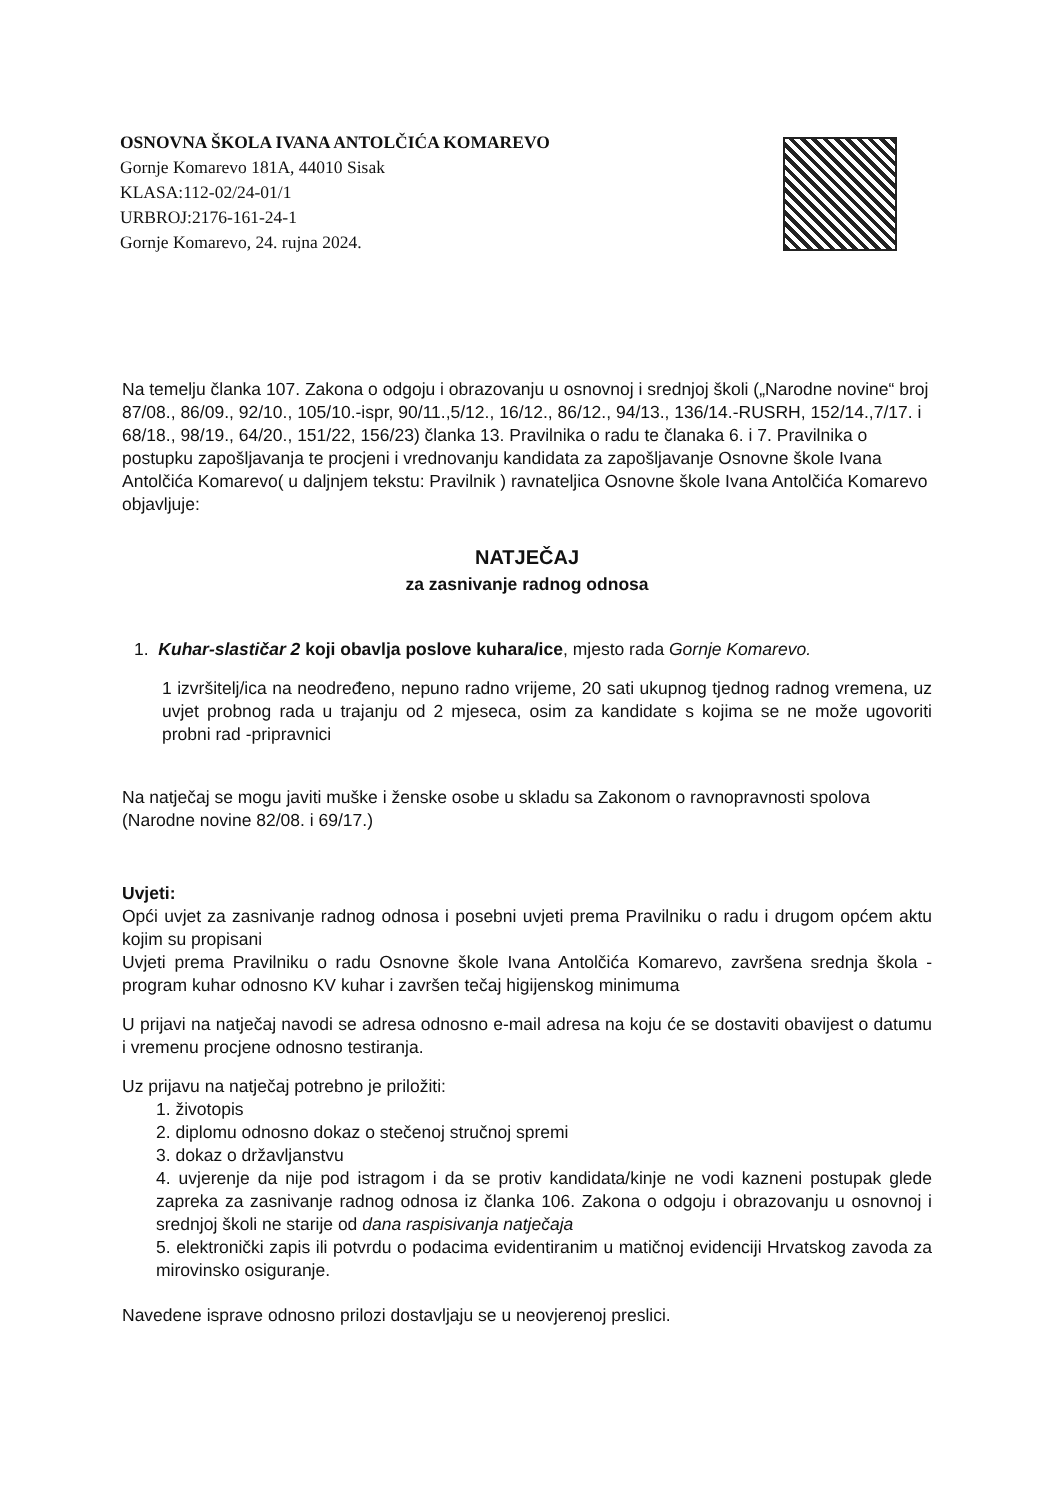OSNOVNA ŠKOLA IVANA ANTOLČIĆA KOMAREVO
Gornje Komarevo 181A, 44010 Sisak
KLASA:112-02/24-01/1
URBROJ:2176-161-24-1
Gornje Komarevo, 24. rujna 2024.
Na temelju članka 107. Zakona o odgoju i obrazovanju u osnovnoj i srednjoj školi („Narodne novine“ broj 87/08., 86/09., 92/10., 105/10.-ispr, 90/11.,5/12., 16/12., 86/12., 94/13., 136/14.-RUSRH, 152/14.,7/17. i 68/18., 98/19., 64/20., 151/22, 156/23) članka 13. Pravilnika o radu te članaka 6. i 7. Pravilnika o postupku zapošljavanja te procjeni i vrednovanju kandidata za zapošljavanje Osnovne škole Ivana Antolčića Komarevo( u daljnjem tekstu: Pravilnik ) ravnateljica Osnovne škole Ivana Antolčića Komarevo objavljuje:
NATJEČAJ
za zasnivanje radnog odnosa
1. Kuhar-slastičar 2 koji obavlja poslove kuhara/ice, mjesto rada Gornje Komarevo.
1 izvršitelj/ica na neodređeno, nepuno radno vrijeme, 20 sati ukupnog tjednog radnog vremena, uz uvjet probnog rada u trajanju od 2 mjeseca, osim za kandidate s kojima se ne može ugovoriti probni rad -pripravnici
Na natječaj se mogu javiti muške i ženske osobe u skladu sa Zakonom o ravnopravnosti spolova (Narodne novine 82/08. i 69/17.)
Uvjeti:
Opći uvjet za zasnivanje radnog odnosa i posebni uvjeti prema Pravilniku o radu i drugom općem aktu kojim su propisani
Uvjeti prema Pravilniku o radu Osnovne škole Ivana Antolčića Komarevo, završena srednja škola - program kuhar odnosno KV kuhar i završen tečaj higijenskog minimuma
U prijavi na natječaj navodi se adresa odnosno e-mail adresa na koju će se dostaviti obavijest o datumu i vremenu procjene odnosno testiranja.
Uz prijavu na natječaj potrebno je priložiti:
1. životopis
2. diplomu odnosno dokaz o stečenoj stručnoj spremi
3. dokaz o državljanstvu
4. uvjerenje da nije pod istragom i da se protiv kandidata/kinje ne vodi kazneni postupak glede zapreka za zasnivanje radnog odnosa iz članka 106. Zakona o odgoju i obrazovanju u osnovnoj i srednjoj školi ne starije od dana raspisivanja natječaja
5. elektronički zapis ili potvrdu o podacima evidentiranim u matičnoj evidenciji Hrvatskog zavoda za mirovinsko osiguranje.
Navedene isprave odnosno prilozi dostavljaju se u neovjerenoj preslici.